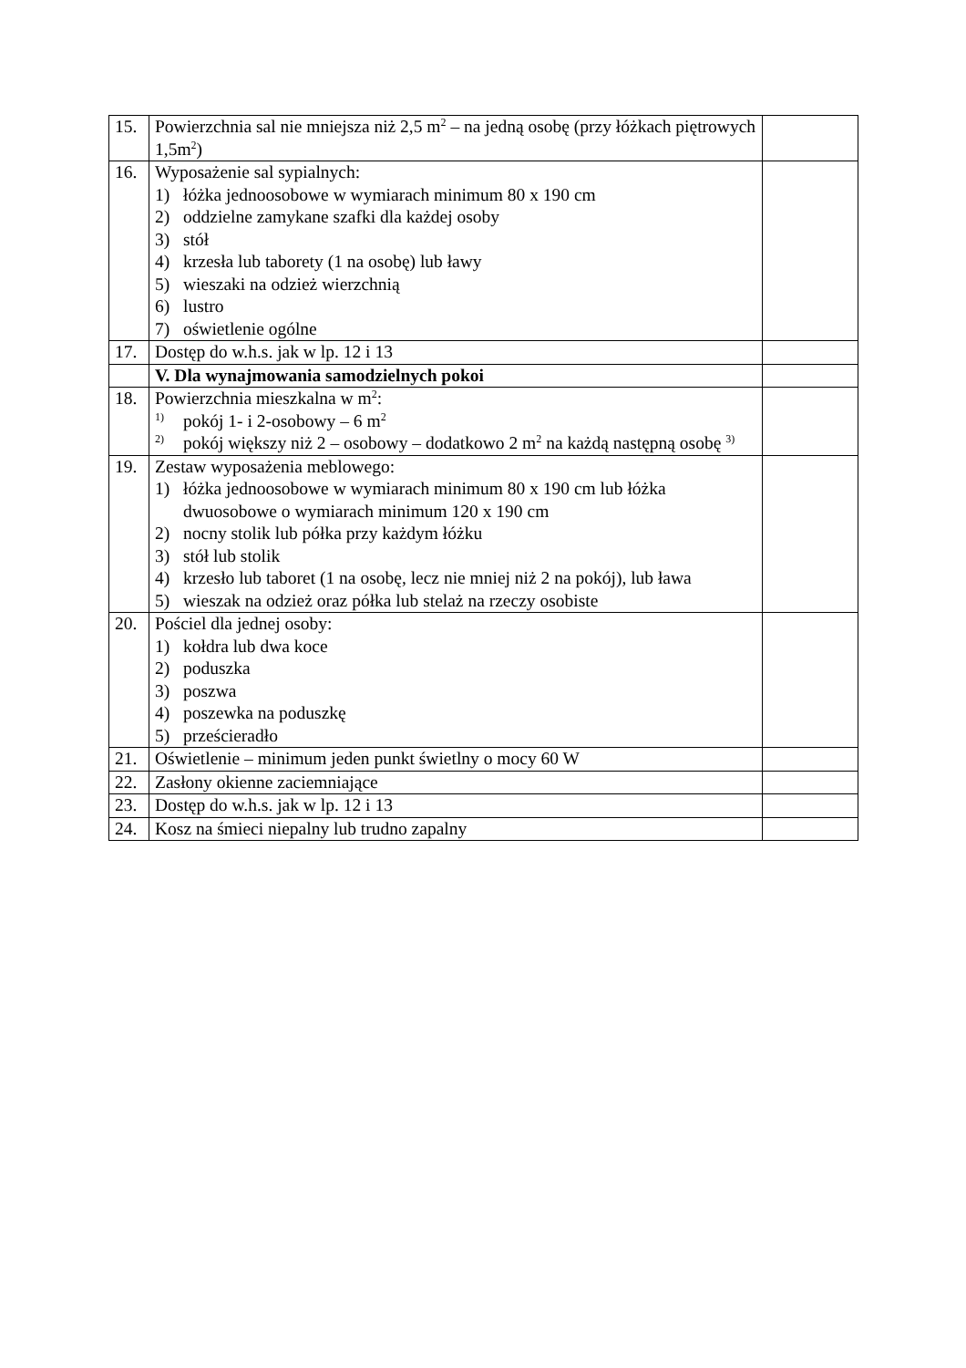| 15. | Powierzchnia sal nie mniejsza niż 2,5 m<sup>2</sup> – na jedną osobę (przy łóżkach piętrowych 1,5m<sup>2</sup>) | |
| 16. | Wyposażenie sal sypialnych: 1) łóżka jednoosobowe w wymiarach minimum 80 x 190 cm 2) oddzielne zamykane szafki dla każdej osoby 3) stół 4) krzesła lub taborety (1 na osobę) lub ławy 5) wieszaki na odzież wierzchnią 6) lustro 7) oświetlenie ogólne | |
| 17. | Dostęp do w.h.s. jak w lp. 12 i 13 | |
| | V. Dla wynajmowania samodzielnych pokoi | |
| 18. | Powierzchnia mieszkalna w m<sup>2</sup>: <sup>1)</sup> pokój 1- i 2-osobowy – 6 m<sup>2</sup> <sup>2)</sup> pokój większy niż 2 – osobowy – dodatkowo 2 m<sup>2</sup> na każdą następną osobę <sup>3)</sup> | |
| 19. | Zestaw wyposażenia meblowego: 1) łóżka jednoosobowe w wymiarach minimum 80 x 190 cm lub łóżka dwuosobowe o wymiarach minimum 120 x 190 cm 2) nocny stolik lub półka przy każdym łóżku 3) stół lub stolik 4) krzesło lub taboret (1 na osobę, lecz nie mniej niż 2 na pokój), lub ława 5) wieszak na odzież oraz półka lub stelaż na rzeczy osobiste | |
| 20. | Pościel dla jednej osoby: 1) kołdra lub dwa koce 2) poduszka 3) poszwa 4) poszewka na poduszkę 5) prześcieradło | |
| 21. | Oświetlenie – minimum jeden punkt świetlny o mocy 60 W | |
| 22. | Zasłony okienne zaciemniające | |
| 23. | Dostęp do w.h.s. jak w lp. 12 i 13 | |
| 24. | Kosz na śmieci niepalny lub trudno zapalny | |